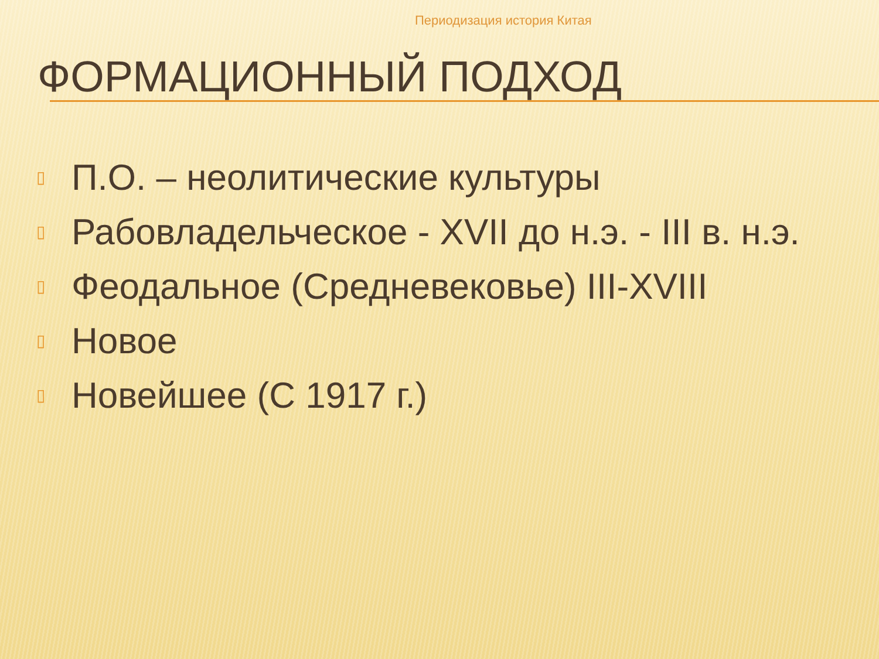Периодизация история Китая
ФОРМАЦИОННЫЙ ПОДХОД
▯ П.О. – неолитические культуры
▯ Рабовладельческое - XVII до н.э. - III в. н.э.
▯ Феодальное (Средневековье) III-XVIII
▯ Новое
▯ Новейшее (С 1917 г.)